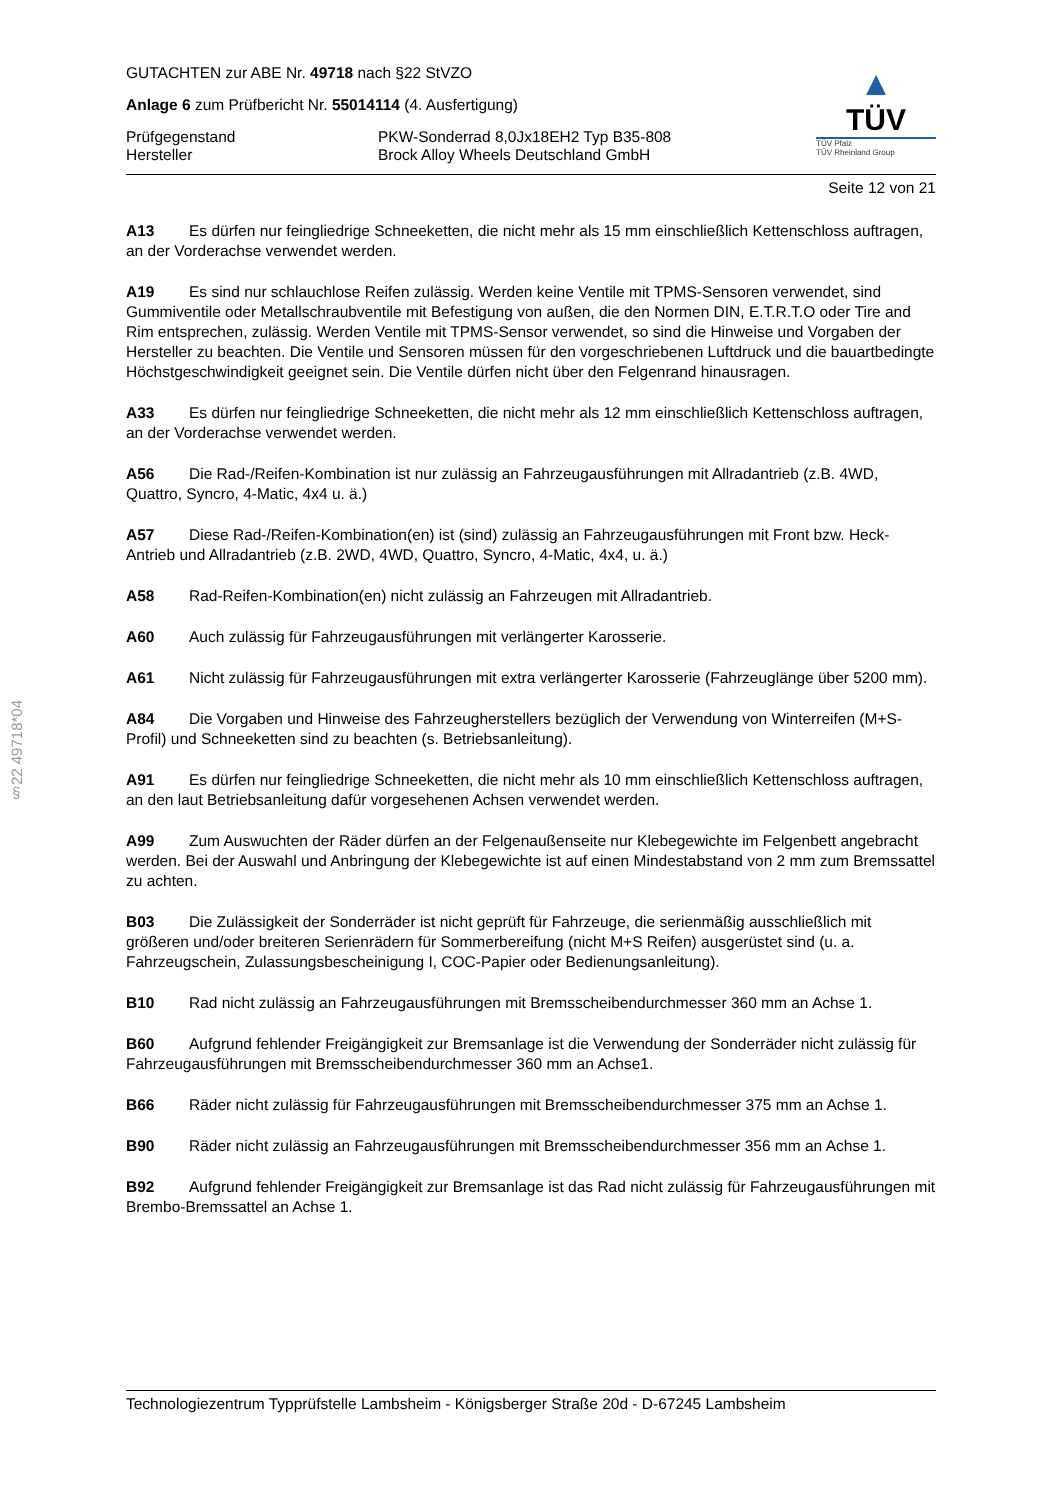§22 49718*04
GUTACHTEN zur ABE Nr. 49718 nach §22 StVZO
Anlage 6 zum Prüfbericht Nr. 55014114 (4. Ausfertigung)
Prüfgegenstand PKW-Sonderrad 8,0Jx18EH2 Typ B35-808
Hersteller Brock Alloy Wheels Deutschland GmbH
▲
TÜV
TÜV Pfalz
TÜV Rheinland Group
Seite 12 von 21
A13 Es dürfen nur feingliedrige Schneeketten, die nicht mehr als 15 mm einschließlich Kettenschloss auftragen, an der Vorderachse verwendet werden.
A19 Es sind nur schlauchlose Reifen zulässig. Werden keine Ventile mit TPMS-Sensoren verwendet, sind Gummiventile oder Metallschraubventile mit Befestigung von außen, die den Normen DIN, E.T.R.T.O oder Tire and Rim entsprechen, zulässig. Werden Ventile mit TPMS-Sensor verwendet, so sind die Hinweise und Vorgaben der Hersteller zu beachten. Die Ventile und Sensoren müssen für den vorgeschriebenen Luftdruck und die bauartbedingte Höchstgeschwindigkeit geeignet sein. Die Ventile dürfen nicht über den Felgenrand hinausragen.
A33 Es dürfen nur feingliedrige Schneeketten, die nicht mehr als 12 mm einschließlich Kettenschloss auftragen, an der Vorderachse verwendet werden.
A56 Die Rad-/Reifen-Kombination ist nur zulässig an Fahrzeugausführungen mit Allradantrieb (z.B. 4WD, Quattro, Syncro, 4-Matic, 4x4 u. ä.)
A57 Diese Rad-/Reifen-Kombination(en) ist (sind) zulässig an Fahrzeugausführungen mit Front bzw. Heck-Antrieb und Allradantrieb (z.B. 2WD, 4WD, Quattro, Syncro, 4-Matic, 4x4, u. ä.)
A58 Rad-Reifen-Kombination(en) nicht zulässig an Fahrzeugen mit Allradantrieb.
A60 Auch zulässig für Fahrzeugausführungen mit verlängerter Karosserie.
A61 Nicht zulässig für Fahrzeugausführungen mit extra verlängerter Karosserie (Fahrzeuglänge über 5200 mm).
A84 Die Vorgaben und Hinweise des Fahrzeugherstellers bezüglich der Verwendung von Winterreifen (M+S-Profil) und Schneeketten sind zu beachten (s. Betriebsanleitung).
A91 Es dürfen nur feingliedrige Schneeketten, die nicht mehr als 10 mm einschließlich Kettenschloss auftragen, an den laut Betriebsanleitung dafür vorgesehenen Achsen verwendet werden.
A99 Zum Auswuchten der Räder dürfen an der Felgenaußenseite nur Klebegewichte im Felgenbett angebracht werden. Bei der Auswahl und Anbringung der Klebegewichte ist auf einen Mindestabstand von 2 mm zum Bremssattel zu achten.
B03 Die Zulässigkeit der Sonderräder ist nicht geprüft für Fahrzeuge, die serienmäßig ausschließlich mit größeren und/oder breiteren Serienrädern für Sommerbereifung (nicht M+S Reifen) ausgerüstet sind (u. a. Fahrzeugschein, Zulassungsbescheinigung I, COC-Papier oder Bedienungsanleitung).
B10 Rad nicht zulässig an Fahrzeugausführungen mit Bremsscheibendurchmesser 360 mm an Achse 1.
B60 Aufgrund fehlender Freigängigkeit zur Bremsanlage ist die Verwendung der Sonderräder nicht zulässig für Fahrzeugausführungen mit Bremsscheibendurchmesser 360 mm an Achse1.
B66 Räder nicht zulässig für Fahrzeugausführungen mit Bremsscheibendurchmesser 375 mm an Achse 1.
B90 Räder nicht zulässig an Fahrzeugausführungen mit Bremsscheibendurchmesser 356 mm an Achse 1.
B92 Aufgrund fehlender Freigängigkeit zur Bremsanlage ist das Rad nicht zulässig für Fahrzeugausführungen mit Brembo-Bremssattel an Achse 1.
Technologiezentrum Typprüfstelle Lambsheim - Königsberger Straße 20d - D-67245 Lambsheim